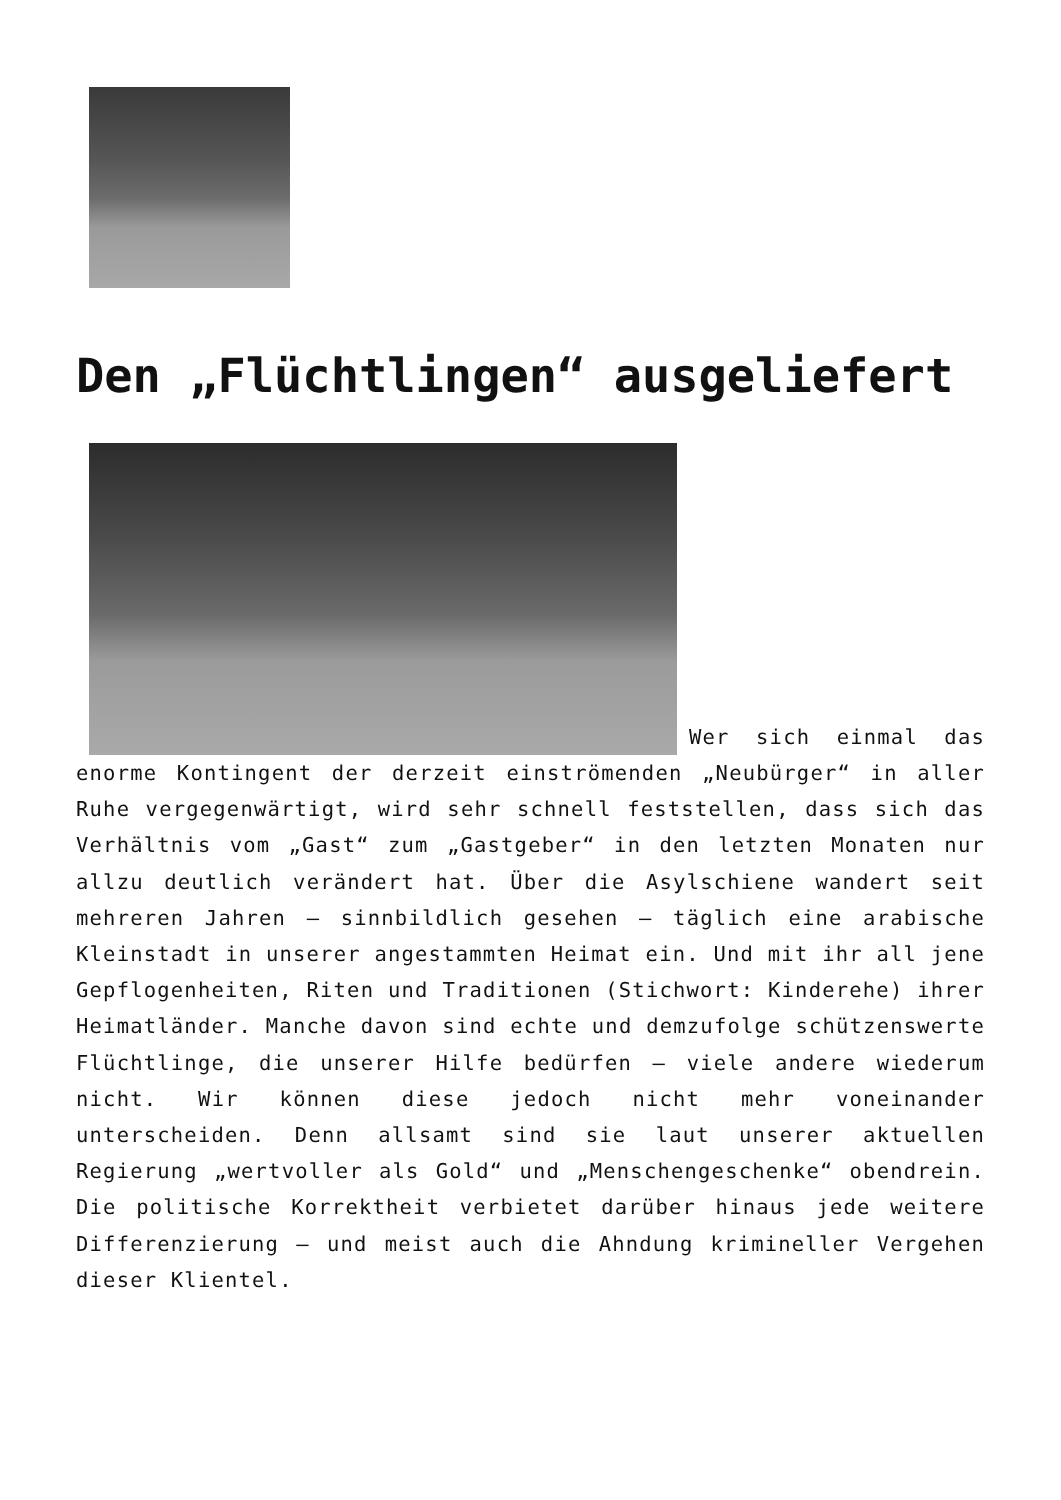Den „Flüchtlingen“ ausgeliefert
Wer sich einmal das enorme Kontingent der derzeit einströmenden „Neubürger“ in aller Ruhe vergegenwärtigt, wird sehr schnell feststellen, dass sich das Verhältnis vom „Gast“ zum „Gastgeber“ in den letzten Monaten nur allzu deutlich verändert hat. Über die Asylschiene wandert seit mehreren Jahren – sinnbildlich gesehen – täglich eine arabische Kleinstadt in unserer angestammten Heimat ein. Und mit ihr all jene Gepflogenheiten, Riten und Traditionen (Stichwort: Kinderehe) ihrer Heimatländer. Manche davon sind echte und demzufolge schützenswerte Flüchtlinge, die unserer Hilfe bedürfen – viele andere wiederum nicht. Wir können diese jedoch nicht mehr voneinander unterscheiden. Denn allsamt sind sie laut unserer aktuellen Regierung „wertvoller als Gold“ und „Menschengeschenke“ obendrein. Die politische Korrektheit verbietet darüber hinaus jede weitere Differenzierung – und meist auch die Ahndung krimineller Vergehen dieser Klientel.